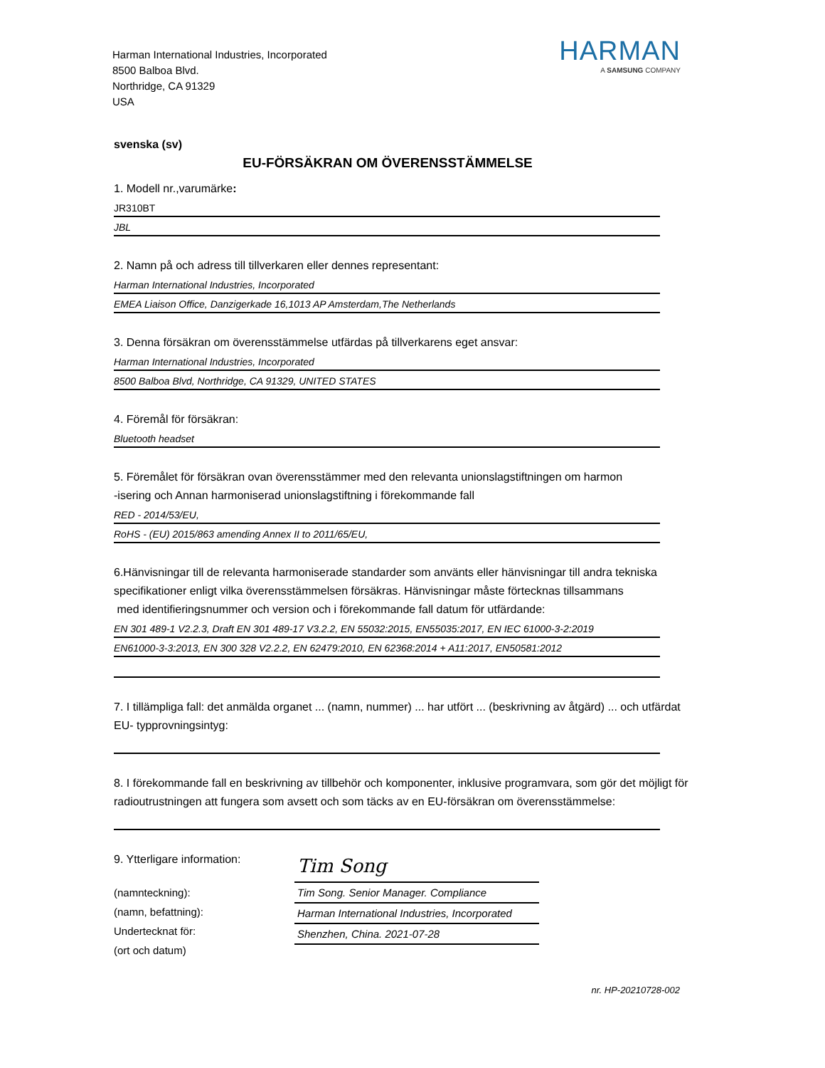Harman International Industries, Incorporated
8500 Balboa Blvd.
Northridge, CA 91329
USA
HARMAN
A SAMSUNG COMPANY
svenska (sv)
EU-FÖRSÄKRAN OM ÖVERENSSTÄMMELSE
1. Modell nr.,varumärke:
JR310BT
JBL
2. Namn på och adress till tillverkaren eller dennes representant:
Harman International Industries, Incorporated
EMEA Liaison Office, Danzigerkade 16,1013 AP Amsterdam,The Netherlands
3. Denna försäkran om överensstämmelse utfärdas på tillverkarens eget ansvar:
Harman International Industries, Incorporated
8500 Balboa Blvd, Northridge, CA 91329, UNITED STATES
4. Föremål för försäkran:
Bluetooth headset
5. Föremålet för försäkran ovan överensstämmer med den relevanta unionslagstiftningen om harmon
-isering och Annan harmoniserad unionslagstiftning i förekommande fall
RED - 2014/53/EU,
RoHS - (EU) 2015/863 amending Annex II to 2011/65/EU,
6.Hänvisningar till de relevanta harmoniserade standarder som använts eller hänvisningar till andra tekniska specifikationer enligt vilka överensstämmelsen försäkras. Hänvisningar måste förtecknas tillsammans
med identifieringsnummer och version och i förekommande fall datum för utfärdande:
EN 301 489-1 V2.2.3, Draft EN 301 489-17 V3.2.2, EN 55032:2015, EN55035:2017, EN IEC 61000-3-2:2019
EN61000-3-3:2013, EN 300 328 V2.2.2, EN 62479:2010, EN 62368:2014 + A11:2017, EN50581:2012
7. I tillämpliga fall: det anmälda organet ... (namn, nummer) ... har utfört ... (beskrivning av åtgärd) ... och utfärdat EU- typprovningsintyg:
8. I förekommande fall en beskrivning av tillbehör och komponenter, inklusive programvara, som gör det möjligt för radioutrustningen att fungera som avsett och som täcks av en EU-försäkran om överensstämmelse:
9. Ytterligare information:
(namnteckning):
(namn, befattning):
Undertecknat för:
(ort och datum)
Tim Song
Tim Song. Senior Manager. Compliance
Harman International Industries, Incorporated
Shenzhen, China. 2021-07-28
nr. HP-20210728-002